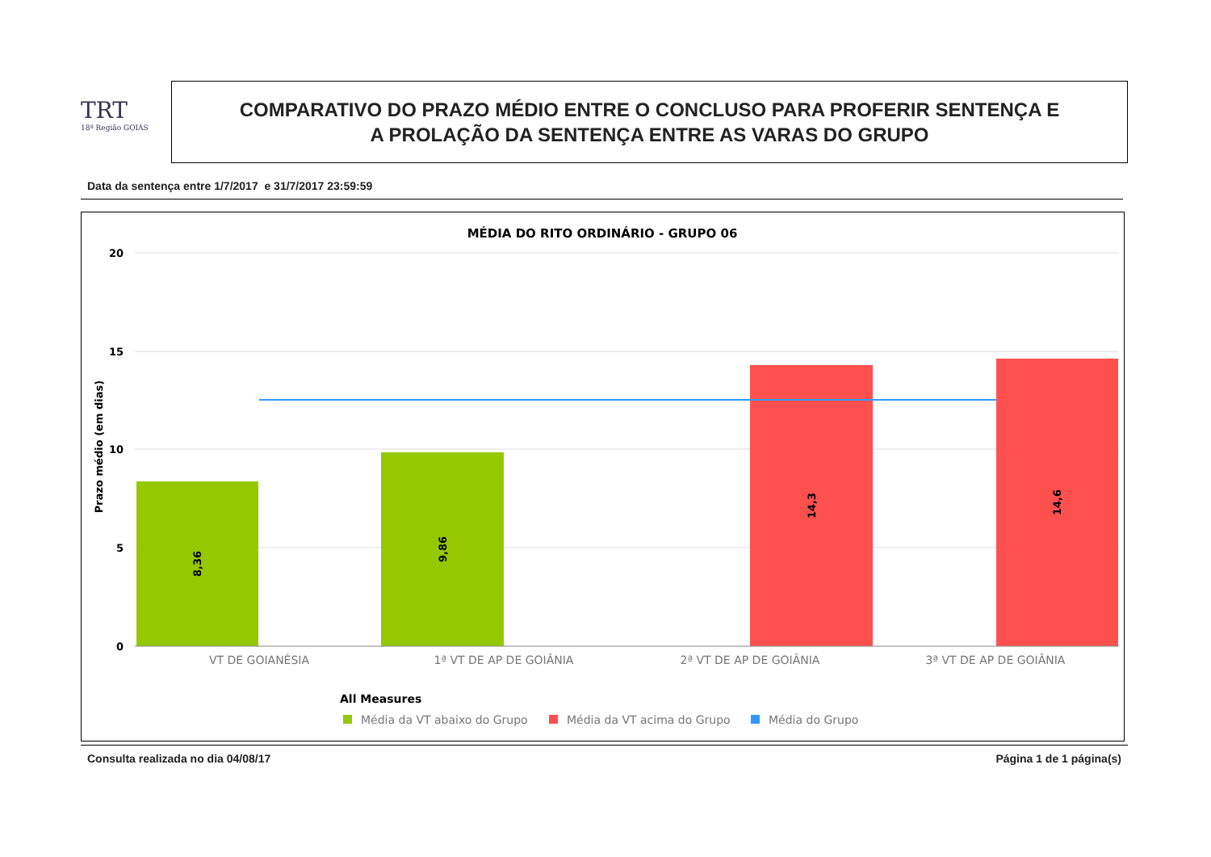TRT
18ª Região GOIÁS
COMPARATIVO DO PRAZO MÉDIO ENTRE O CONCLUSO PARA PROFERIR SENTENÇA E
A PROLAÇÃO DA SENTENÇA ENTRE AS VARAS DO GRUPO
Data da sentença entre 1/7/2017 e 31/7/2017 23:59:59
MÉDIA DO RITO ORDINÁRIO - GRUPO 06
20
15
10
5
0
Prazo médio (em dias)
8,36
9,86
14,3
14,6
VT DE GOIANÉSIA
1ª VT DE AP DE GOIÂNIA
2ª VT DE AP DE GOIÂNIA
3ª VT DE AP DE GOIÂNIA
All Measures
Média da VT abaixo do Grupo
Média da VT acima do Grupo
Média do Grupo
Consulta realizada no dia 04/08/17 Página 1 de 1 página(s)